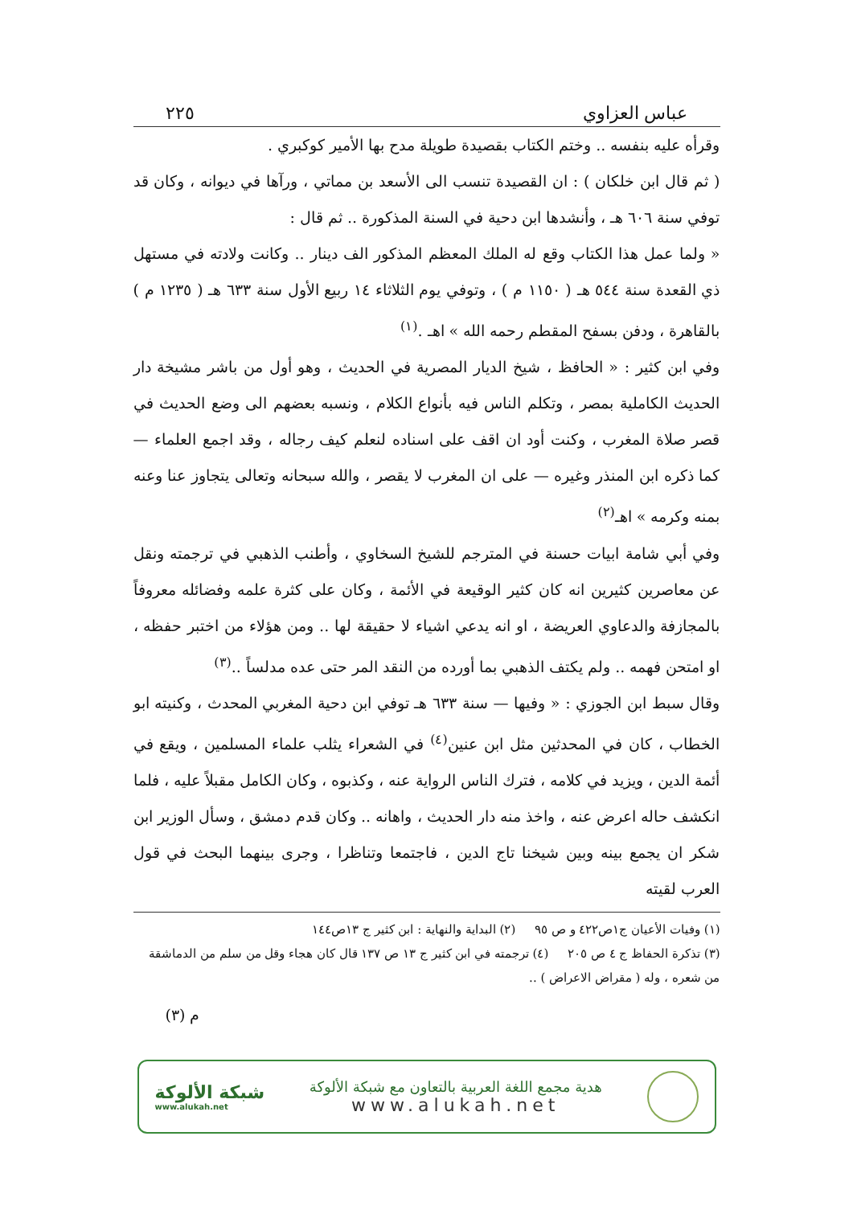عباس العزاوي ٢٢٥
وقرأه عليه بنفسه .. وختم الكتاب بقصيدة طويلة مدح بها الأمير كوكبري .
( ثم قال ابن خلكان ) : ان القصيدة تنسب الى الأسعد بن مماتي ، ورآها في ديوانه ، وكان قد توفي سنة ٦٠٦ هـ ، وأنشدها ابن دحية في السنة المذكورة .. ثم قال :
« ولما عمل هذا الكتاب وقع له الملك المعظم المذكور الف دينار .. وكانت ولادته في مستهل ذي القعدة سنة ٥٤٤ هـ ( ١١٥٠ م ) ، وتوفي يوم الثلاثاء ١٤ ربيع الأول سنة ٦٣٣ هـ ( ١٢٣٥ م ) بالقاهرة ، ودفن بسفح المقطم رحمه الله » اهـ .<sup>(١)</sup>
وفي ابن كثير : « الحافظ ، شيخ الديار المصرية في الحديث ، وهو أول من باشر مشيخة دار الحديث الكاملية بمصر ، وتكلم الناس فيه بأنواع الكلام ، ونسبه بعضهم الى وضع الحديث في قصر صلاة المغرب ، وكنت أود ان اقف على اسناده لنعلم كيف رجاله ، وقد اجمع العلماء — كما ذكره ابن المنذر وغيره — على ان المغرب لا يقصر ، والله سبحانه وتعالى يتجاوز عنا وعنه بمنه وكرمه » اهـ<sup>(٢)</sup>
وفي أبي شامة ابيات حسنة في المترجم للشيخ السخاوي ، وأطنب الذهبي في ترجمته ونقل عن معاصرين كثيرين انه كان كثير الوقيعة في الأئمة ، وكان على كثرة علمه وفضائله معروفاً بالمجازفة والدعاوي العريضة ، او انه يدعي اشياء لا حقيقة لها .. ومن هؤلاء من اختبر حفظه ، او امتحن فهمه .. ولم يكتف الذهبي بما أورده من النقد المر حتى عده مدلساً ..<sup>(٣)</sup>
وقال سبط ابن الجوزي : « وفيها — سنة ٦٣٣ هـ توفي ابن دحية المغربي المحدث ، وكنيته ابو الخطاب ، كان في المحدثين مثل ابن عنين<sup>(٤)</sup> في الشعراء يثلب علماء المسلمين ، ويقع في أئمة الدين ، ويزيد في كلامه ، فترك الناس الرواية عنه ، وكذبوه ، وكان الكامل مقبلاً عليه ، فلما انكشف حاله اعرض عنه ، واخذ منه دار الحديث ، واهانه .. وكان قدم دمشق ، وسأل الوزير ابن شكر ان يجمع بينه وبين شيخنا تاج الدين ، فاجتمعا وتناظرا ، وجرى بينهما البحث في قول العرب لقيته
(١) وفيات الأعيان ج١ص٤٢٢ و ص ٩٥ (٢) البداية والنهاية : ابن كثير ج ١٣ص١٤٤
(٣) تذكرة الحفاظ ج ٤ ص ٢٠٥ (٤) ترجمته في ابن كثير ج ١٣ ص ١٣٧ قال كان هجاء وقل من سلم من الدماشقة من شعره ، وله ( مقراض الاعراض ) ..
م (٣)
هدية مجمع اللغة العربية بالتعاون مع شبكة الألوكة
www.alukah.net
شبكة الألوكة
www.alukah.net